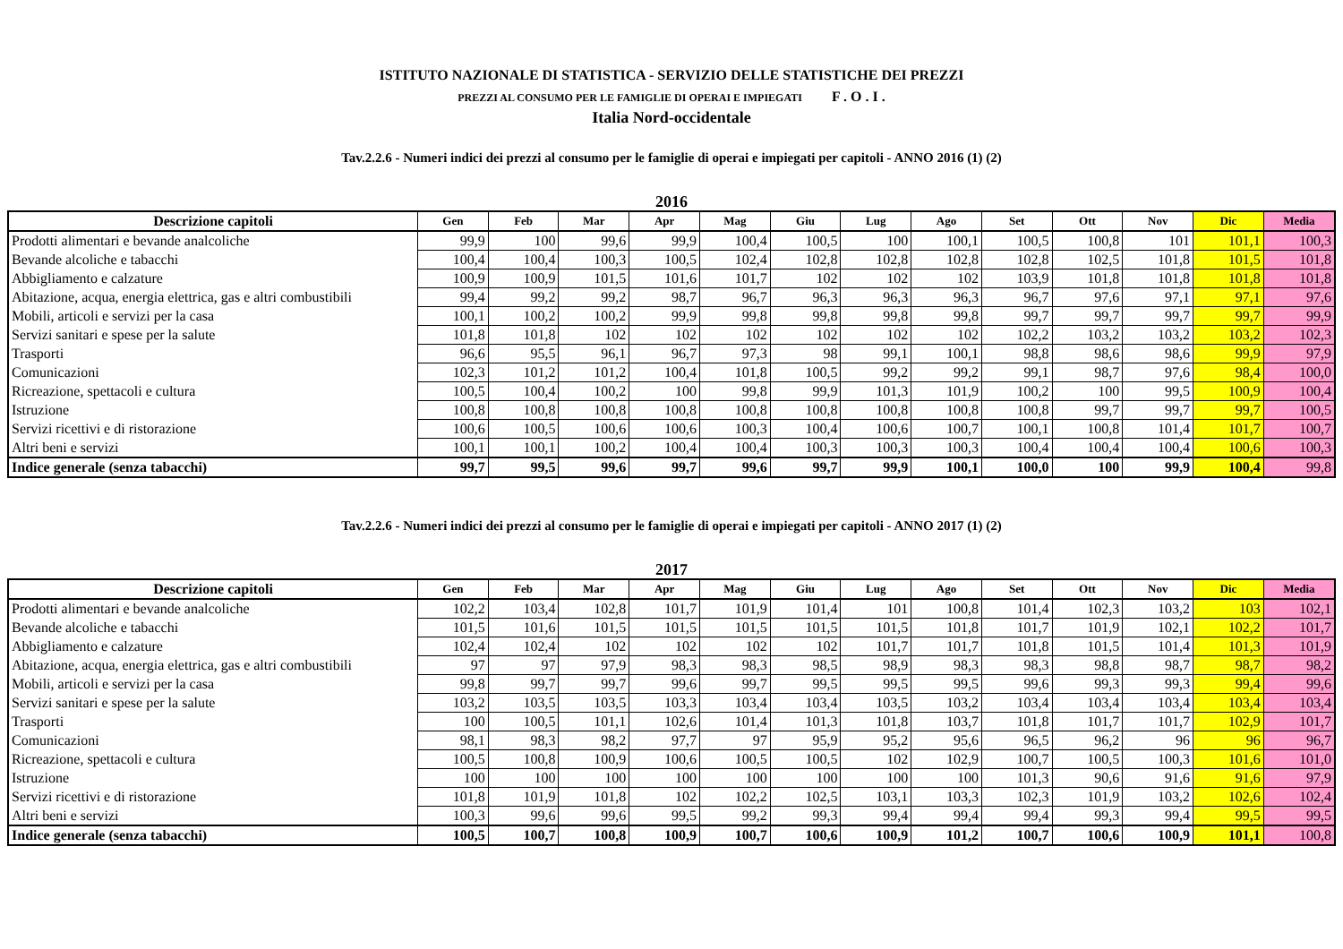ISTITUTO NAZIONALE DI STATISTICA - SERVIZIO DELLE STATISTICHE DEI PREZZI
PREZZI AL CONSUMO PER LE FAMIGLIE DI OPERAI E IMPIEGATI F . O . I .
Italia Nord-occidentale
Tav.2.2.6 - Numeri indici dei prezzi al consumo per le famiglie di operai e impiegati per capitoli - ANNO 2016 (1) (2)
2016
| Descrizione capitoli | Gen | Feb | Mar | Apr | Mag | Giu | Lug | Ago | Set | Ott | Nov | Dic | Media |
| --- | --- | --- | --- | --- | --- | --- | --- | --- | --- | --- | --- | --- | --- |
| Prodotti alimentari e bevande analcoliche | 99,9 | 100 | 99,6 | 99,9 | 100,4 | 100,5 | 100 | 100,1 | 100,5 | 100,8 | 101 | 101,1 | 100,3 |
| Bevande alcoliche e tabacchi | 100,4 | 100,4 | 100,3 | 100,5 | 102,4 | 102,8 | 102,8 | 102,8 | 102,8 | 102,5 | 101,8 | 101,5 | 101,8 |
| Abbigliamento e calzature | 100,9 | 100,9 | 101,5 | 101,6 | 101,7 | 102 | 102 | 102 | 103,9 | 101,8 | 101,8 | 101,8 | 101,8 |
| Abitazione, acqua, energia elettrica, gas e altri combustibili | 99,4 | 99,2 | 99,2 | 98,7 | 96,7 | 96,3 | 96,3 | 96,3 | 96,7 | 97,6 | 97,1 | 97,1 | 97,6 |
| Mobili, articoli e servizi per la casa | 100,1 | 100,2 | 100,2 | 99,9 | 99,8 | 99,8 | 99,8 | 99,8 | 99,7 | 99,7 | 99,7 | 99,7 | 99,9 |
| Servizi sanitari e spese per la salute | 101,8 | 101,8 | 102 | 102 | 102 | 102 | 102 | 102 | 102,2 | 103,2 | 103,2 | 103,2 | 102,3 |
| Trasporti | 96,6 | 95,5 | 96,1 | 96,7 | 97,3 | 98 | 99,1 | 100,1 | 98,8 | 98,6 | 98,6 | 99,9 | 97,9 |
| Comunicazioni | 102,3 | 101,2 | 101,2 | 100,4 | 101,8 | 100,5 | 99,2 | 99,2 | 99,1 | 98,7 | 97,6 | 98,4 | 100,0 |
| Ricreazione, spettacoli e cultura | 100,5 | 100,4 | 100,2 | 100 | 99,8 | 99,9 | 101,3 | 101,9 | 100,2 | 100 | 99,5 | 100,9 | 100,4 |
| Istruzione | 100,8 | 100,8 | 100,8 | 100,8 | 100,8 | 100,8 | 100,8 | 100,8 | 100,8 | 99,7 | 99,7 | 99,7 | 100,5 |
| Servizi ricettivi e di ristorazione | 100,6 | 100,5 | 100,6 | 100,6 | 100,3 | 100,4 | 100,6 | 100,7 | 100,1 | 100,8 | 101,4 | 101,7 | 100,7 |
| Altri beni e servizi | 100,1 | 100,1 | 100,2 | 100,4 | 100,4 | 100,3 | 100,3 | 100,3 | 100,4 | 100,4 | 100,4 | 100,6 | 100,3 |
| Indice generale (senza tabacchi) | 99,7 | 99,5 | 99,6 | 99,7 | 99,6 | 99,7 | 99,9 | 100,1 | 100,0 | 100 | 99,9 | 100,4 | 99,8 |
Tav.2.2.6 - Numeri indici dei prezzi al consumo per le famiglie di operai e impiegati per capitoli - ANNO 2017 (1) (2)
2017
| Descrizione capitoli | Gen | Feb | Mar | Apr | Mag | Giu | Lug | Ago | Set | Ott | Nov | Dic | Media |
| --- | --- | --- | --- | --- | --- | --- | --- | --- | --- | --- | --- | --- | --- |
| Prodotti alimentari e bevande analcoliche | 102,2 | 103,4 | 102,8 | 101,7 | 101,9 | 101,4 | 101 | 100,8 | 101,4 | 102,3 | 103,2 | 103 | 102,1 |
| Bevande alcoliche e tabacchi | 101,5 | 101,6 | 101,5 | 101,5 | 101,5 | 101,5 | 101,5 | 101,8 | 101,7 | 101,9 | 102,1 | 102,2 | 101,7 |
| Abbigliamento e calzature | 102,4 | 102,4 | 102 | 102 | 102 | 102 | 101,7 | 101,7 | 101,8 | 101,5 | 101,4 | 101,3 | 101,9 |
| Abitazione, acqua, energia elettrica, gas e altri combustibili | 97 | 97 | 97,9 | 98,3 | 98,3 | 98,5 | 98,9 | 98,3 | 98,3 | 98,8 | 98,7 | 98,7 | 98,2 |
| Mobili, articoli e servizi per la casa | 99,8 | 99,7 | 99,7 | 99,6 | 99,7 | 99,5 | 99,5 | 99,5 | 99,6 | 99,3 | 99,3 | 99,4 | 99,6 |
| Servizi sanitari e spese per la salute | 103,2 | 103,5 | 103,5 | 103,3 | 103,4 | 103,4 | 103,5 | 103,2 | 103,4 | 103,4 | 103,4 | 103,4 | 103,4 |
| Trasporti | 100 | 100,5 | 101,1 | 102,6 | 101,4 | 101,3 | 101,8 | 103,7 | 101,8 | 101,7 | 101,7 | 102,9 | 101,7 |
| Comunicazioni | 98,1 | 98,3 | 98,2 | 97,7 | 97 | 95,9 | 95,2 | 95,6 | 96,5 | 96,2 | 96 | 96 | 96,7 |
| Ricreazione, spettacoli e cultura | 100,5 | 100,8 | 100,9 | 100,6 | 100,5 | 100,5 | 102 | 102,9 | 100,7 | 100,5 | 100,3 | 101,6 | 101,0 |
| Istruzione | 100 | 100 | 100 | 100 | 100 | 100 | 100 | 100 | 101,3 | 90,6 | 91,6 | 91,6 | 97,9 |
| Servizi ricettivi e di ristorazione | 101,8 | 101,9 | 101,8 | 102 | 102,2 | 102,5 | 103,1 | 103,3 | 102,3 | 101,9 | 103,2 | 102,6 | 102,4 |
| Altri beni e servizi | 100,3 | 99,6 | 99,6 | 99,5 | 99,2 | 99,3 | 99,4 | 99,4 | 99,4 | 99,3 | 99,4 | 99,5 | 99,5 |
| Indice generale (senza tabacchi) | 100,5 | 100,7 | 100,8 | 100,9 | 100,7 | 100,6 | 100,9 | 101,2 | 100,7 | 100,6 | 100,9 | 101,1 | 100,8 |